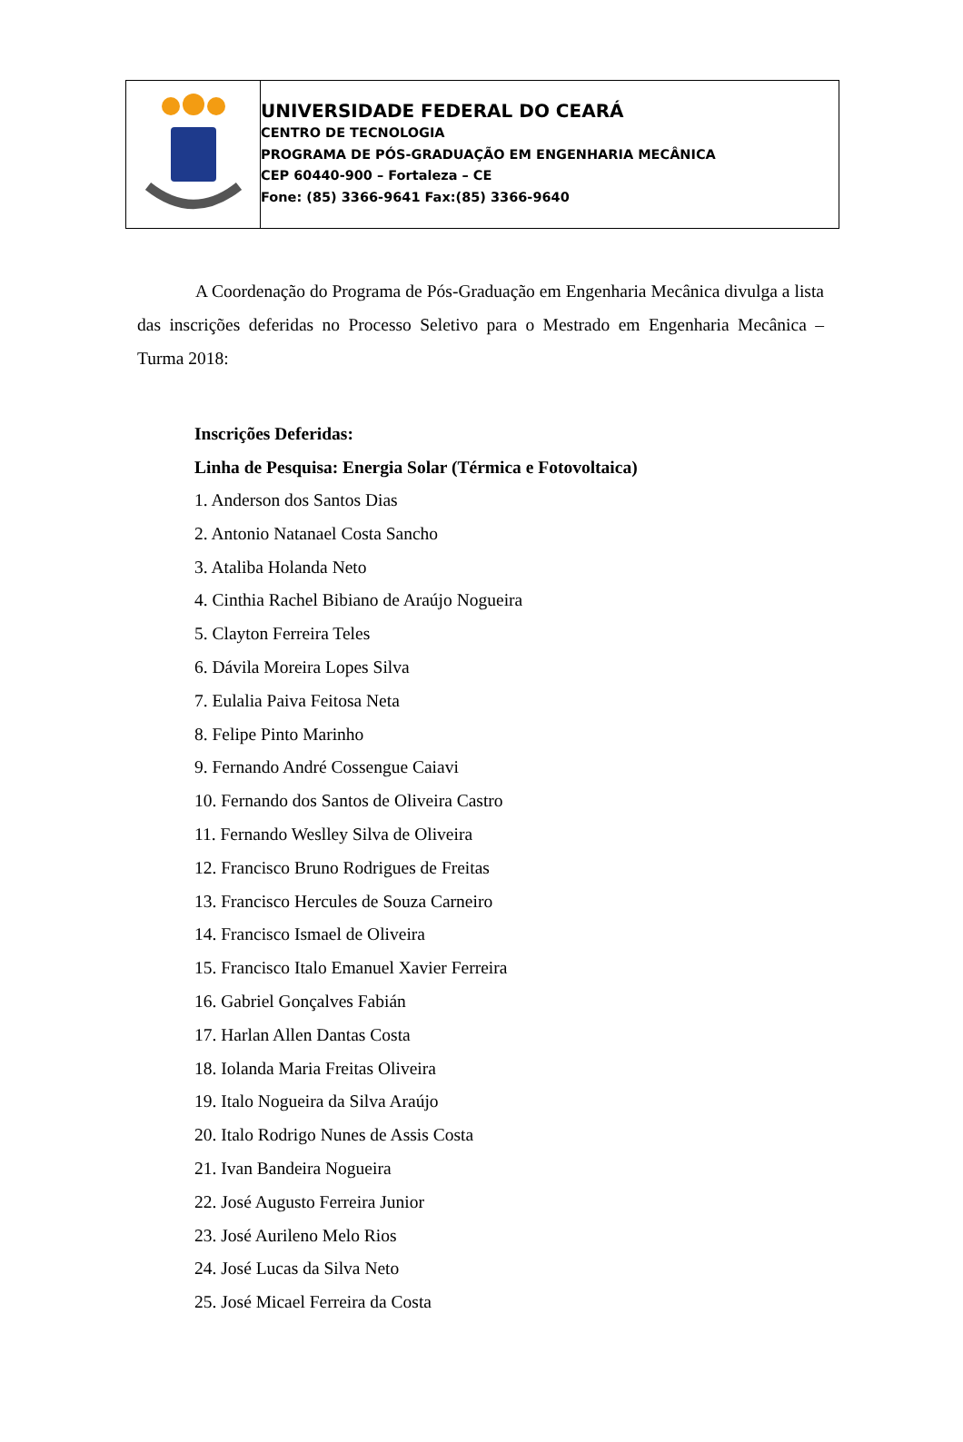UNIVERSIDADE FEDERAL DO CEARÁ
CENTRO DE TECNOLOGIA
PROGRAMA DE PÓS-GRADUAÇÃO EM ENGENHARIA MECÂNICA
CEP 60440-900 – Fortaleza – CE
Fone: (85) 3366-9641 Fax:(85) 3366-9640
A Coordenação do Programa de Pós-Graduação em Engenharia Mecânica divulga a lista das inscrições deferidas no Processo Seletivo para o Mestrado em Engenharia Mecânica – Turma 2018:
Inscrições Deferidas:
Linha de Pesquisa: Energia Solar (Térmica e Fotovoltaica)
1. Anderson dos Santos Dias
2. Antonio Natanael Costa Sancho
3. Ataliba Holanda Neto
4. Cinthia Rachel Bibiano de Araújo Nogueira
5. Clayton Ferreira Teles
6. Dávila Moreira Lopes Silva
7. Eulalia Paiva Feitosa Neta
8. Felipe Pinto Marinho
9. Fernando André Cossengue Caiavi
10. Fernando dos Santos de Oliveira Castro
11. Fernando Weslley Silva de Oliveira
12. Francisco Bruno Rodrigues de Freitas
13. Francisco Hercules de Souza Carneiro
14. Francisco Ismael de Oliveira
15. Francisco Italo Emanuel Xavier Ferreira
16. Gabriel Gonçalves Fabián
17. Harlan Allen Dantas Costa
18. Iolanda Maria Freitas Oliveira
19. Italo Nogueira da Silva Araújo
20. Italo Rodrigo Nunes de Assis Costa
21. Ivan Bandeira Nogueira
22. José Augusto Ferreira Junior
23. José Aurileno Melo Rios
24. José Lucas da Silva Neto
25. José Micael Ferreira da Costa